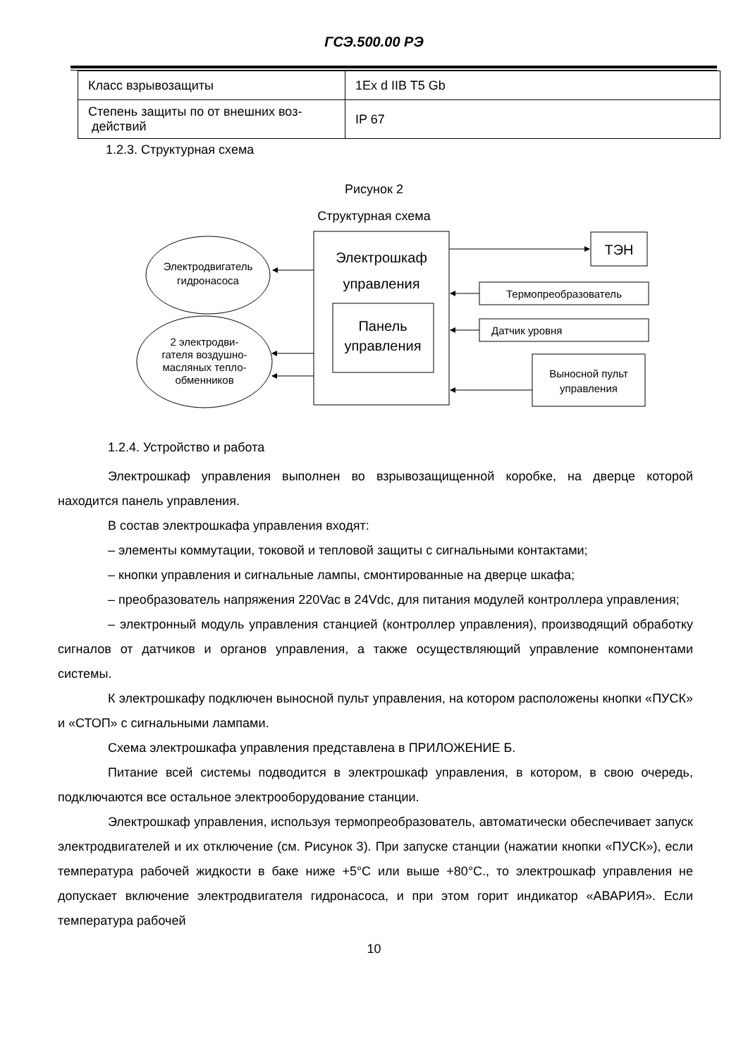ГСЭ.500.00 РЭ
| Класс взрывозащиты | 1Ex d IIB T5 Gb |
| Степень защиты по от внешних воз- действий | IP 67 |
1.2.3. Структурная схема
Рисунок 2
Структурная схема
Электродвигатель
гидронасоса
2 электродви-
гателя воздушно-
масляных тепло-
обменников
Электрошкаф
управления
Панель
управления
ТЭН
Термопреобразователь
Датчик уровня
Выносной пульт
управления
1.2.4. Устройство и работа
Электрошкаф управления выполнен во взрывозащищенной коробке, на дверце ко­торой находится панель управления.
В состав электрошкафа управления входят:
– элементы коммутации, токовой и тепловой защиты с сигнальными контактами;
– кнопки управления и сигнальные лампы, смонтированные на дверце шкафа;
– преобразователь напряжения 220Vac в 24Vdc, для питания модулей контрол­лера управления;
– электронный модуль управления станцией (контроллер управления), производя­щий обработку сигналов от датчиков и органов управления, а также осуществляющий управление компонентами системы.
К электрошкафу подключен выносной пульт управления, на котором расположены кнопки «ПУСК» и «СТОП» с сигнальными лампами.
Схема электрошкафа управления представлена в ПРИЛОЖЕНИЕ Б.
Питание всей системы подводится в электрошкаф управления, в котором, в свою очередь, подключаются все остальное электрооборудование станции.
Электрошкаф управления, используя термопреобразователь, автоматически обес­печивает запуск электродвигателей и их отключение (см. Рисунок 3). При запуске стан­ции (нажатии кнопки «ПУСК»), если температура рабочей жидкости в баке ниже +5°С или выше +80°С., то электрошкаф управления не допускает включение электродвигателя гидронасоса, и при этом горит индикатор «АВАРИЯ». Если температура рабочей
10